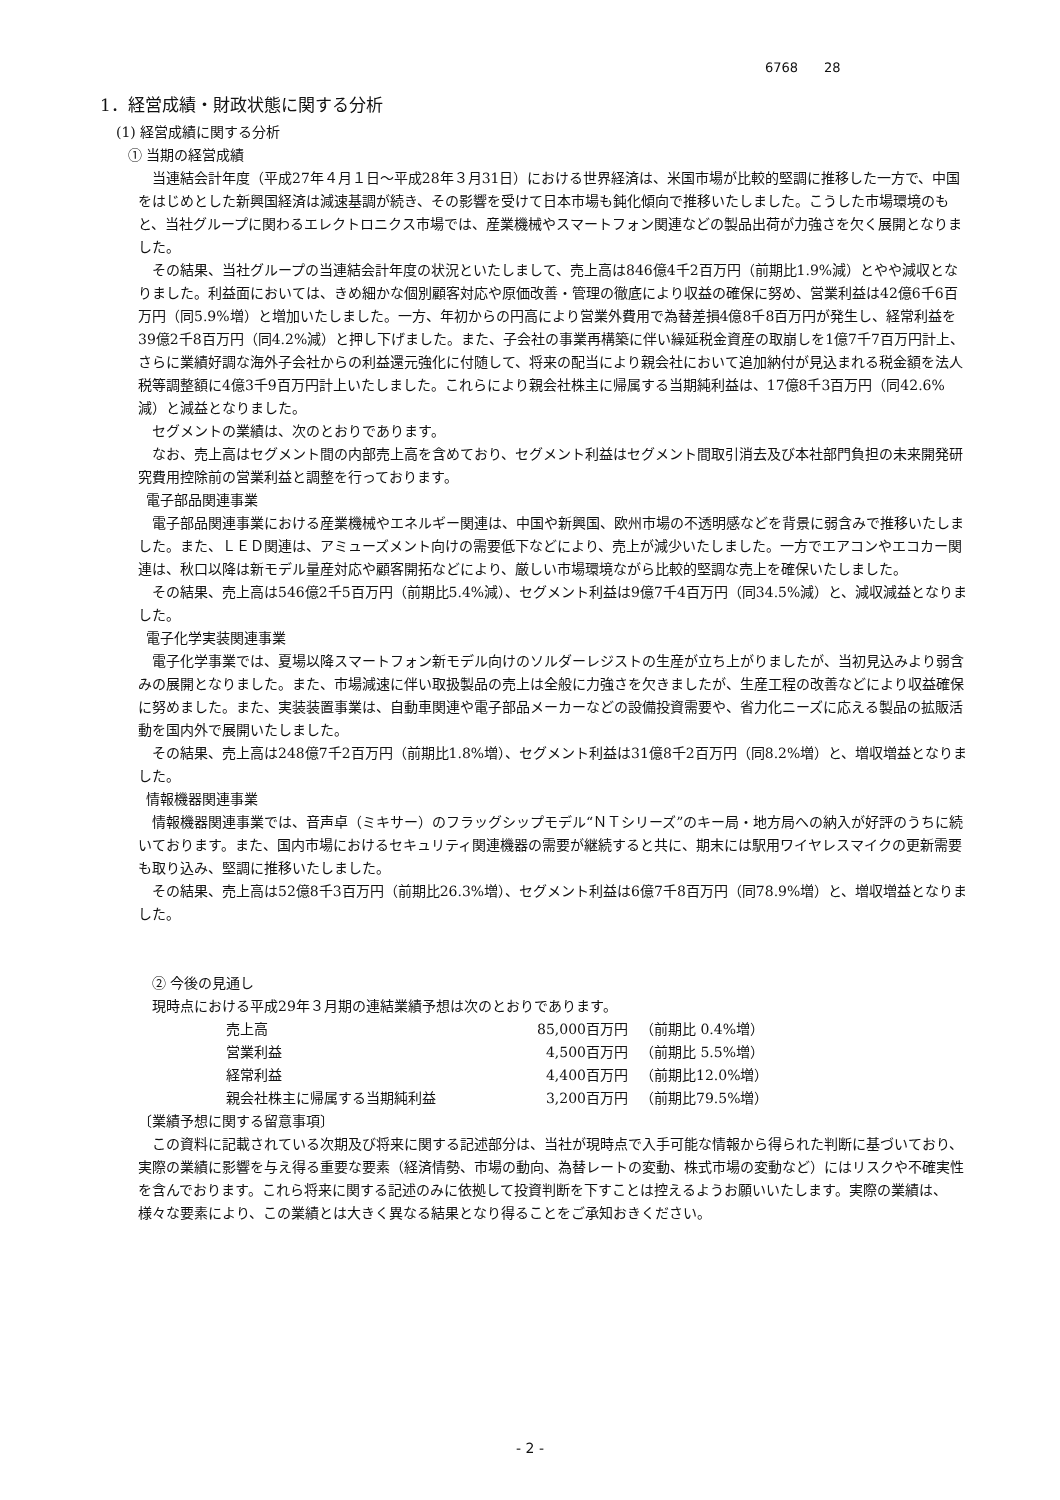6768　　28
1．経営成績・財政状態に関する分析
(1) 経営成績に関する分析
① 当期の経営成績
当連結会計年度（平成27年４月１日～平成28年３月31日）における世界経済は、米国市場が比較的堅調に推移した一方で、中国をはじめとした新興国経済は減速基調が続き、その影響を受けて日本市場も鈍化傾向で推移いたしました。こうした市場環境のもと、当社グループに関わるエレクトロニクス市場では、産業機械やスマートフォン関連などの製品出荷が力強さを欠く展開となりました。
その結果、当社グループの当連結会計年度の状況といたしまして、売上高は846億4千2百万円（前期比1.9%減）とやや減収となりました。利益面においては、きめ細かな個別顧客対応や原価改善・管理の徹底により収益の確保に努め、営業利益は42億6千6百万円（同5.9%増）と増加いたしました。一方、年初からの円高により営業外費用で為替差損4億8千8百万円が発生し、経常利益を39億2千8百万円（同4.2%減）と押し下げました。また、子会社の事業再構築に伴い繰延税金資産の取崩しを1億7千7百万円計上、さらに業績好調な海外子会社からの利益還元強化に付随して、将来の配当により親会社において追加納付が見込まれる税金額を法人税等調整額に4億3千9百万円計上いたしました。これらにより親会社株主に帰属する当期純利益は、17億8千3百万円（同42.6%減）と減益となりました。
セグメントの業績は、次のとおりであります。
なお、売上高はセグメント間の内部売上高を含めており、セグメント利益はセグメント間取引消去及び本社部門負担の未来開発研究費用控除前の営業利益と調整を行っております。
電子部品関連事業
電子部品関連事業における産業機械やエネルギー関連は、中国や新興国、欧州市場の不透明感などを背景に弱含みで推移いたしました。また、ＬＥＤ関連は、アミューズメント向けの需要低下などにより、売上が減少いたしました。一方でエアコンやエコカー関連は、秋口以降は新モデル量産対応や顧客開拓などにより、厳しい市場環境ながら比較的堅調な売上を確保いたしました。
その結果、売上高は546億2千5百万円（前期比5.4%減）、セグメント利益は9億7千4百万円（同34.5%減）と、減収減益となりました。
電子化学実装関連事業
電子化学事業では、夏場以降スマートフォン新モデル向けのソルダーレジストの生産が立ち上がりましたが、当初見込みより弱含みの展開となりました。また、市場減速に伴い取扱製品の売上は全般に力強さを欠きましたが、生産工程の改善などにより収益確保に努めました。また、実装装置事業は、自動車関連や電子部品メーカーなどの設備投資需要や、省力化ニーズに応える製品の拡販活動を国内外で展開いたしました。
その結果、売上高は248億7千2百万円（前期比1.8%増）、セグメント利益は31億8千2百万円（同8.2%増）と、増収増益となりました。
情報機器関連事業
情報機器関連事業では、音声卓（ミキサー）のフラッグシップモデル“ＮＴシリーズ”のキー局・地方局への納入が好評のうちに続いております。また、国内市場におけるセキュリティ関連機器の需要が継続すると共に、期末には駅用ワイヤレスマイクの更新需要も取り込み、堅調に推移いたしました。
その結果、売上高は52億8千3百万円（前期比26.3%増）、セグメント利益は6億7千8百万円（同78.9%増）と、増収増益となりました。
② 今後の見通し
現時点における平成29年３月期の連結業績予想は次のとおりであります。
| 売上高 | 85,000百万円 | （前期比 0.4%増） |
| 営業利益 | 4,500百万円 | （前期比 5.5%増） |
| 経常利益 | 4,400百万円 | （前期比12.0%増） |
| 親会社株主に帰属する当期純利益 | 3,200百万円 | （前期比79.5%増） |
〔業績予想に関する留意事項〕
この資料に記載されている次期及び将来に関する記述部分は、当社が現時点で入手可能な情報から得られた判断に基づいており、実際の業績に影響を与え得る重要な要素（経済情勢、市場の動向、為替レートの変動、株式市場の変動など）にはリスクや不確実性を含んでおります。これら将来に関する記述のみに依拠して投資判断を下すことは控えるようお願いいたします。実際の業績は、様々な要素により、この業績とは大きく異なる結果となり得ることをご承知おきください。
- 2 -